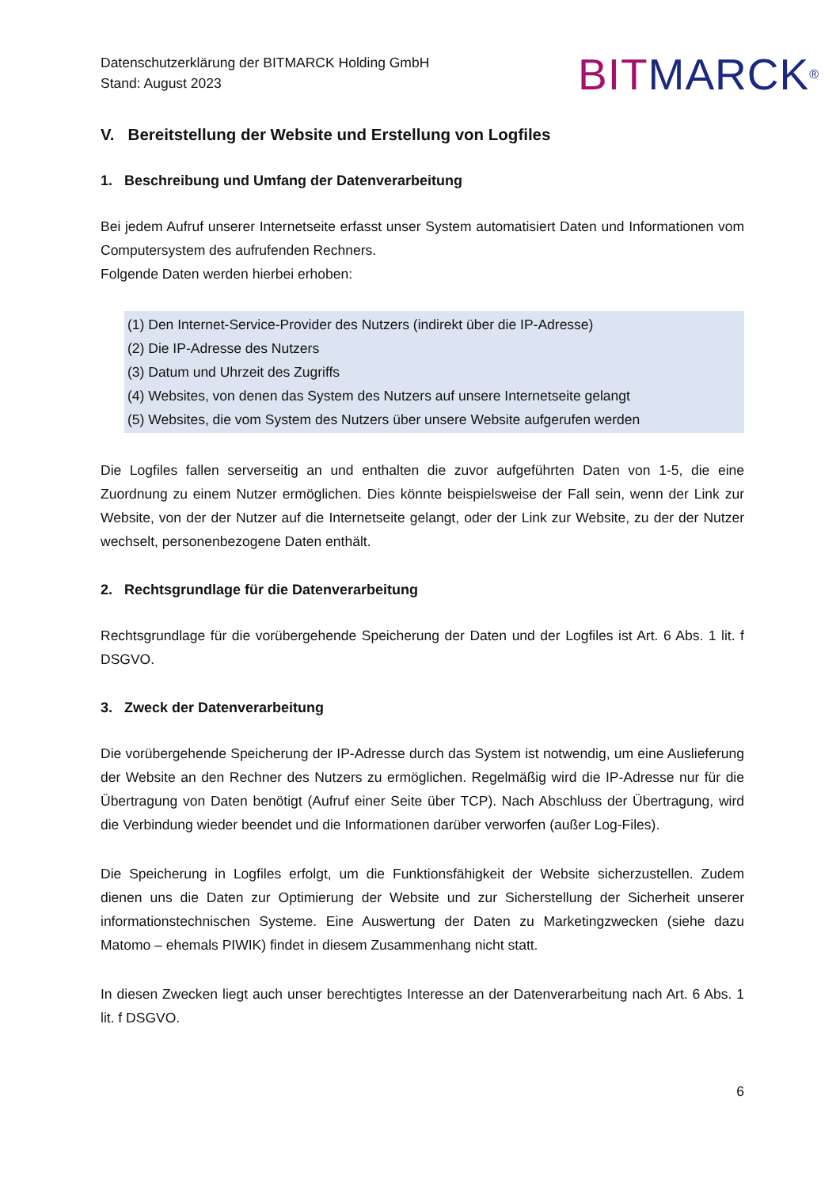Datenschutzerklärung der BITMARCK Holding GmbH
Stand: August 2023
BIT MARCK<sup>®</sup>
V. Bereitstellung der Website und Erstellung von Logfiles
1. Beschreibung und Umfang der Datenverarbeitung
Bei jedem Aufruf unserer Internetseite erfasst unser System automatisiert Daten und Informationen vom Computersystem des aufrufenden Rechners.
Folgende Daten werden hierbei erhoben:
(1) Den Internet-Service-Provider des Nutzers (indirekt über die IP-Adresse)
(2) Die IP-Adresse des Nutzers
(3) Datum und Uhrzeit des Zugriffs
(4) Websites, von denen das System des Nutzers auf unsere Internetseite gelangt
(5) Websites, die vom System des Nutzers über unsere Website aufgerufen werden
Die Logfiles fallen serverseitig an und enthalten die zuvor aufgeführten Daten von 1-5, die eine Zuordnung zu einem Nutzer ermöglichen. Dies könnte beispielsweise der Fall sein, wenn der Link zur Website, von der der Nutzer auf die Internetseite gelangt, oder der Link zur Website, zu der der Nutzer wechselt, personenbezogene Daten enthält.
2. Rechtsgrundlage für die Datenverarbeitung
Rechtsgrundlage für die vorübergehende Speicherung der Daten und der Logfiles ist Art. 6 Abs. 1 lit. f DSGVO.
3. Zweck der Datenverarbeitung
Die vorübergehende Speicherung der IP-Adresse durch das System ist notwendig, um eine Auslieferung der Website an den Rechner des Nutzers zu ermöglichen. Regelmäßig wird die IP-Adresse nur für die Übertragung von Daten benötigt (Aufruf einer Seite über TCP). Nach Abschluss der Übertragung, wird die Verbindung wieder beendet und die Informationen darüber verworfen (außer Log-Files).
Die Speicherung in Logfiles erfolgt, um die Funktionsfähigkeit der Website sicherzustellen. Zudem dienen uns die Daten zur Optimierung der Website und zur Sicherstellung der Sicherheit unserer informationstechnischen Systeme. Eine Auswertung der Daten zu Marketingzwecken (siehe dazu Matomo – ehemals PIWIK) findet in diesem Zusammenhang nicht statt.
In diesen Zwecken liegt auch unser berechtigtes Interesse an der Datenverarbeitung nach Art. 6 Abs. 1 lit. f DSGVO.
6